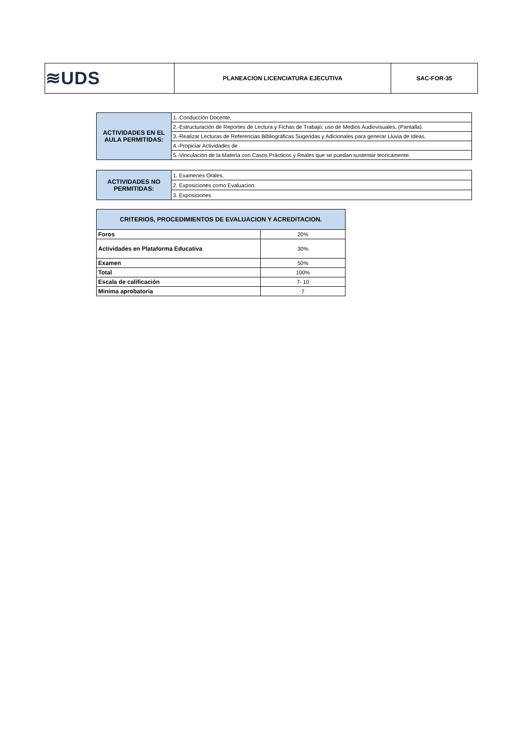| ≋UDS | PLANEACION LICENCIATURA EJECUTIVA | SAC-FOR-35 |
| ACTIVIDADES EN EL AULA PERMITIDAS: | 1.-Conducción Docente, |
| | 2.-Estructuración de Reportes de Lectura y Fichas de Trabajo; uso de Medios Audiovisuales. (Pantalla). |
| | 3.-Realizar Lecturas de Referencias Bibliográficas Sugeridas y Adicionales para generar Lluvia de Ideas. |
| | 4.-Propiciar Actividades de |
| | 5.-Vinculación de la Materia con Casos Prácticos y Reales que se puedan sustentar teoricamente. |
| ACTIVIDADES NO PERMITIDAS: | 1. Examenes Orales. |
| | 2. Exposiciones como Evaluacion. |
| | 3. Exposiciones |
| CRITERIOS, PROCEDIMIENTOS DE EVALUACION Y ACREDITACION. | |
| --- | --- |
| Foros | 20% |
| Actividades en Plataforma Educativa | 30% |
| Examen | 50% |
| Total | 100% |
| Escala de calificación | 7- 10 |
| Minima aprobatoria | 7 |